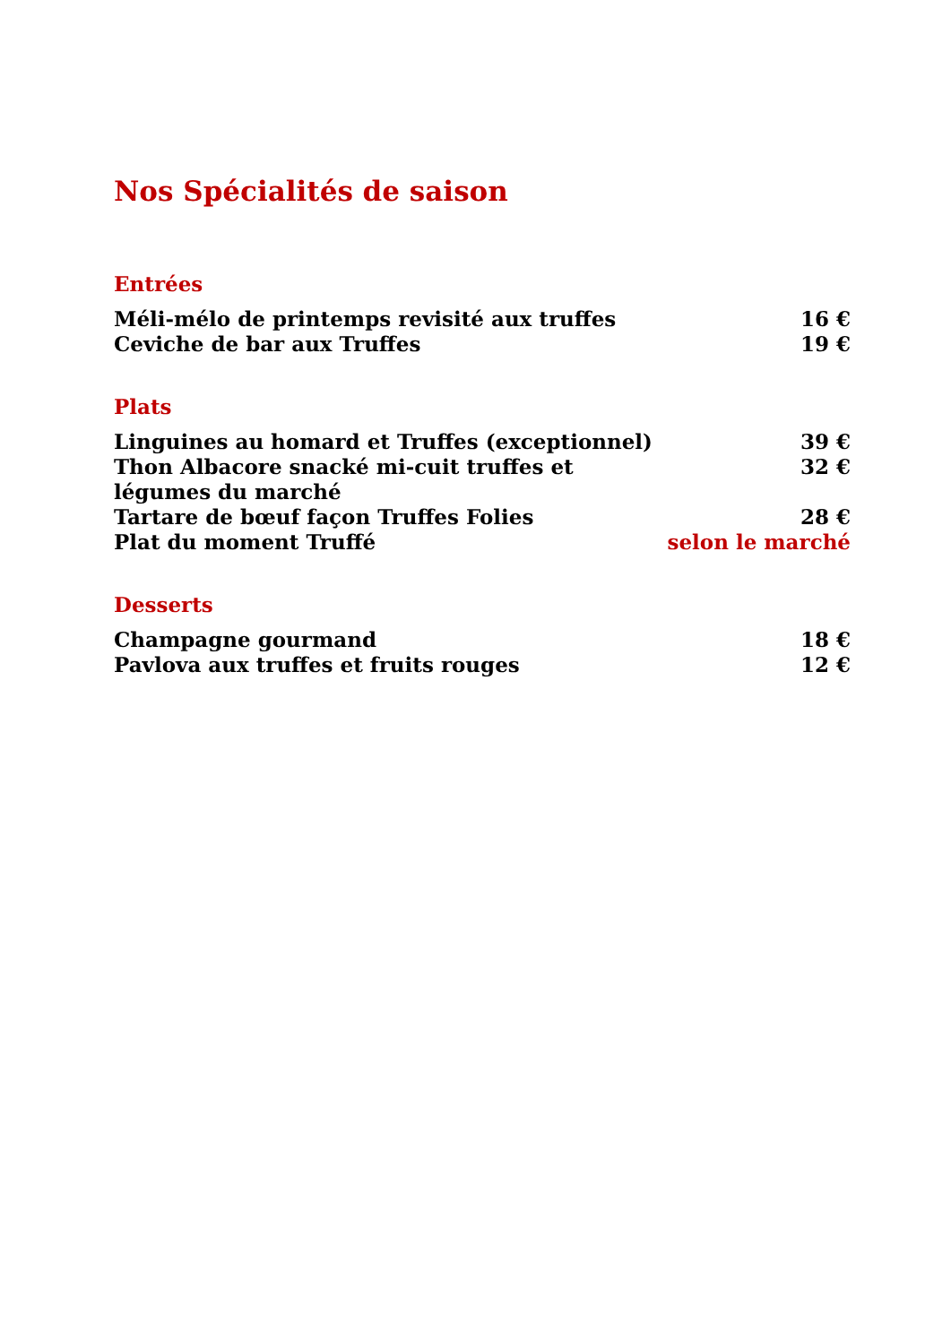Nos Spécialités de saison
Entrées
| Méli-mélo de printemps revisité aux truffes | 16 € |
| Ceviche de bar aux Truffes | 19 € |
Plats
| Linguines au homard et Truffes (exceptionnel) | 39 € |
| Thon Albacore snacké mi-cuit truffes et légumes du marché | 32 € |
| Tartare de bœuf façon Truffes Folies | 28 € |
| Plat du moment Truffé | selon le marché |
Desserts
| Champagne gourmand | 18 € |
| Pavlova aux truffes et fruits rouges | 12 € |